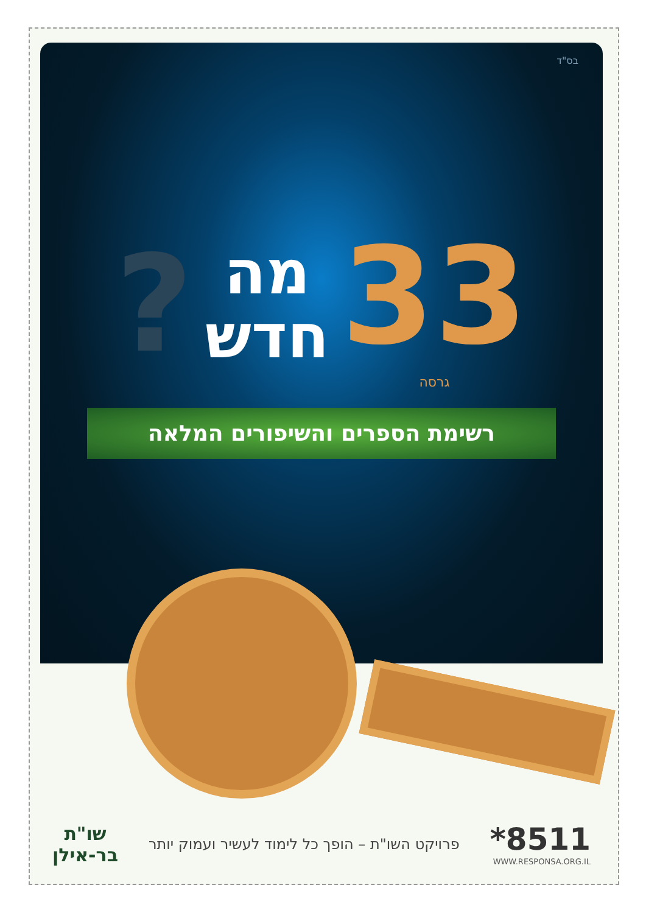בס"ד
?
מה
חדש
33
גרסה
רשימת הספרים והשיפורים המלאה
*8511
WWW.RESPONSA.ORG.IL
פרויקט השו"ת – הופך כל לימוד לעשיר ועמוק יותר
שו"ת
בר-אילן